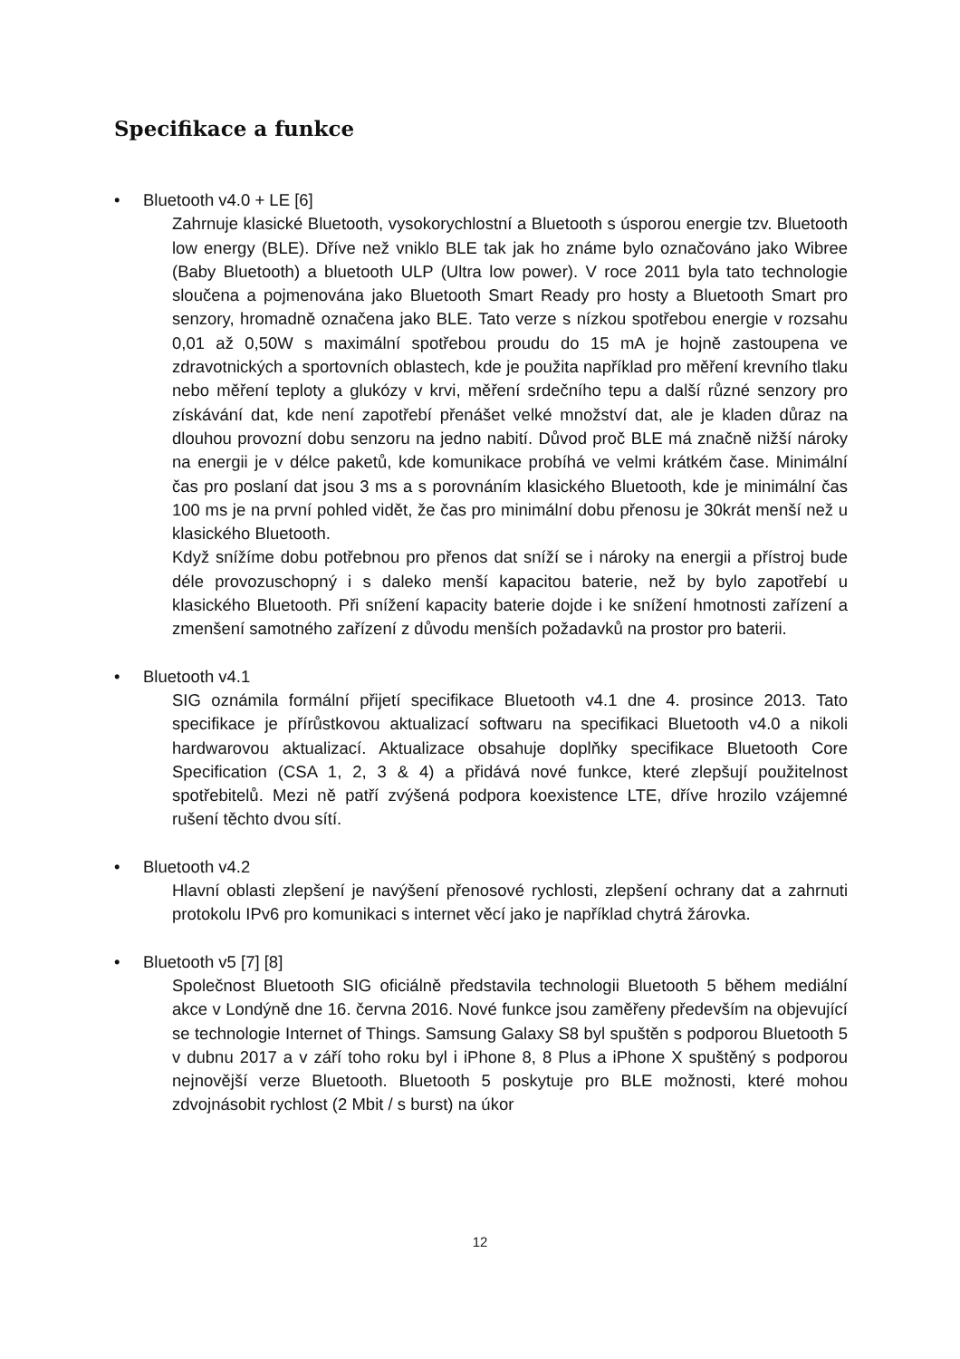Specifikace a funkce
• Bluetooth v4.0 + LE [6]
Zahrnuje klasické Bluetooth, vysokorychlostní a Bluetooth s úsporou energie tzv. Bluetooth low energy (BLE). Dříve než vniklo BLE tak jak ho známe bylo označováno jako Wibree (Baby Bluetooth) a bluetooth ULP (Ultra low power). V roce 2011 byla tato technologie sloučena a pojmenována jako Bluetooth Smart Ready pro hosty a Bluetooth Smart pro senzory, hromadně označena jako BLE. Tato verze s nízkou spotřebou energie v rozsahu 0,01 až 0,50W s maximální spotřebou proudu do 15 mA je hojně zastoupena ve zdravotnických a sportovních oblastech, kde je použita například pro měření krevního tlaku nebo měření teploty a glukózy v krvi, měření srdečního tepu a další různé senzory pro získávání dat, kde není zapotřebí přenášet velké množství dat, ale je kladen důraz na dlouhou provozní dobu senzoru na jedno nabití. Důvod proč BLE má značně nižší nároky na energii je v délce paketů, kde komunikace probíhá ve velmi krátkém čase. Minimální čas pro poslaní dat jsou 3 ms a s porovnáním klasického Bluetooth, kde je minimální čas 100 ms je na první pohled vidět, že čas pro minimální dobu přenosu je 30krát menší než u klasického Bluetooth.
Když snížíme dobu potřebnou pro přenos dat sníží se i nároky na energii a přístroj bude déle provozuschopný i s daleko menší kapacitou baterie, než by bylo zapotřebí u klasického Bluetooth. Při snížení kapacity baterie dojde i ke snížení hmotnosti zařízení a zmenšení samotného zařízení z důvodu menších požadavků na prostor pro baterii.
• Bluetooth v4.1
SIG oznámila formální přijetí specifikace Bluetooth v4.1 dne 4. prosince 2013. Tato specifikace je přírůstkovou aktualizací softwaru na specifikaci Bluetooth v4.0 a nikoli hardwarovou aktualizací. Aktualizace obsahuje doplňky specifikace Bluetooth Core Specification (CSA 1, 2, 3 & 4) a přidává nové funkce, které zlepšují použitelnost spotřebitelů. Mezi ně patří zvýšená podpora koexistence LTE, dříve hrozilo vzájemné rušení těchto dvou sítí.
• Bluetooth v4.2
Hlavní oblasti zlepšení je navýšení přenosové rychlosti, zlepšení ochrany dat a zahrnuti protokolu IPv6 pro komunikaci s internet věcí jako je například chytrá žárovka.
• Bluetooth v5 [7] [8]
Společnost Bluetooth SIG oficiálně představila technologii Bluetooth 5 během mediální akce v Londýně dne 16. června 2016. Nové funkce jsou zaměřeny především na objevující se technologie Internet of Things. Samsung Galaxy S8 byl spuštěn s podporou Bluetooth 5 v dubnu 2017 a v září toho roku byl i iPhone 8, 8 Plus a iPhone X spuštěný s podporou nejnovější verze Bluetooth. Bluetooth 5 poskytuje pro BLE možnosti, které mohou zdvojnásobit rychlost (2 Mbit / s burst) na úkor
12